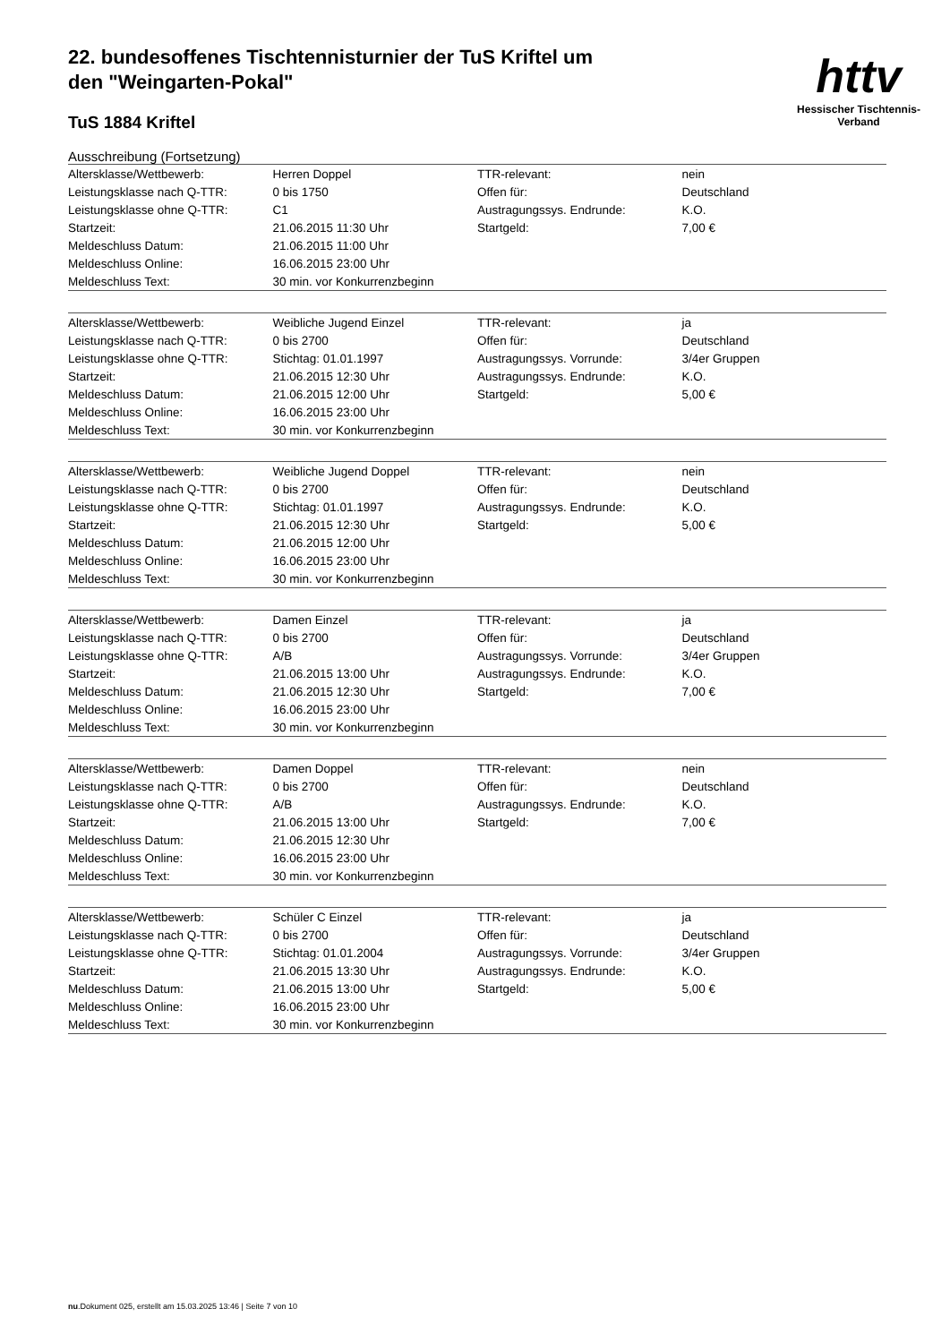httv
Hessischer Tischtennis-Verband
22. bundesoffenes Tischtennisturnier der TuS Kriftel um den "Weingarten-Pokal"
TuS 1884 Kriftel
Ausschreibung (Fortsetzung)
| Altersklasse/Wettbewerb: | Herren Doppel | TTR-relevant: | nein |
| Leistungsklasse nach Q-TTR: | 0 bis 1750 | Offen für: | Deutschland |
| Leistungsklasse ohne Q-TTR: | C1 | Austragungssys. Endrunde: | K.O. |
| Startzeit: | 21.06.2015 11:30 Uhr | Startgeld: | 7,00 € |
| Meldeschluss Datum: | 21.06.2015 11:00 Uhr | | |
| Meldeschluss Online: | 16.06.2015 23:00 Uhr | | |
| Meldeschluss Text: | 30 min. vor Konkurrenzbeginn | | |
| Altersklasse/Wettbewerb: | Weibliche Jugend Einzel | TTR-relevant: | ja |
| Leistungsklasse nach Q-TTR: | 0 bis 2700 | Offen für: | Deutschland |
| Leistungsklasse ohne Q-TTR: | Stichtag: 01.01.1997 | Austragungssys. Vorrunde: | 3/4er Gruppen |
| Startzeit: | 21.06.2015 12:30 Uhr | Austragungssys. Endrunde: | K.O. |
| Meldeschluss Datum: | 21.06.2015 12:00 Uhr | Startgeld: | 5,00 € |
| Meldeschluss Online: | 16.06.2015 23:00 Uhr | | |
| Meldeschluss Text: | 30 min. vor Konkurrenzbeginn | | |
| Altersklasse/Wettbewerb: | Weibliche Jugend Doppel | TTR-relevant: | nein |
| Leistungsklasse nach Q-TTR: | 0 bis 2700 | Offen für: | Deutschland |
| Leistungsklasse ohne Q-TTR: | Stichtag: 01.01.1997 | Austragungssys. Endrunde: | K.O. |
| Startzeit: | 21.06.2015 12:30 Uhr | Startgeld: | 5,00 € |
| Meldeschluss Datum: | 21.06.2015 12:00 Uhr | | |
| Meldeschluss Online: | 16.06.2015 23:00 Uhr | | |
| Meldeschluss Text: | 30 min. vor Konkurrenzbeginn | | |
| Altersklasse/Wettbewerb: | Damen Einzel | TTR-relevant: | ja |
| Leistungsklasse nach Q-TTR: | 0 bis 2700 | Offen für: | Deutschland |
| Leistungsklasse ohne Q-TTR: | A/B | Austragungssys. Vorrunde: | 3/4er Gruppen |
| Startzeit: | 21.06.2015 13:00 Uhr | Austragungssys. Endrunde: | K.O. |
| Meldeschluss Datum: | 21.06.2015 12:30 Uhr | Startgeld: | 7,00 € |
| Meldeschluss Online: | 16.06.2015 23:00 Uhr | | |
| Meldeschluss Text: | 30 min. vor Konkurrenzbeginn | | |
| Altersklasse/Wettbewerb: | Damen Doppel | TTR-relevant: | nein |
| Leistungsklasse nach Q-TTR: | 0 bis 2700 | Offen für: | Deutschland |
| Leistungsklasse ohne Q-TTR: | A/B | Austragungssys. Endrunde: | K.O. |
| Startzeit: | 21.06.2015 13:00 Uhr | Startgeld: | 7,00 € |
| Meldeschluss Datum: | 21.06.2015 12:30 Uhr | | |
| Meldeschluss Online: | 16.06.2015 23:00 Uhr | | |
| Meldeschluss Text: | 30 min. vor Konkurrenzbeginn | | |
| Altersklasse/Wettbewerb: | Schüler C Einzel | TTR-relevant: | ja |
| Leistungsklasse nach Q-TTR: | 0 bis 2700 | Offen für: | Deutschland |
| Leistungsklasse ohne Q-TTR: | Stichtag: 01.01.2004 | Austragungssys. Vorrunde: | 3/4er Gruppen |
| Startzeit: | 21.06.2015 13:30 Uhr | Austragungssys. Endrunde: | K.O. |
| Meldeschluss Datum: | 21.06.2015 13:00 Uhr | Startgeld: | 5,00 € |
| Meldeschluss Online: | 16.06.2015 23:00 Uhr | | |
| Meldeschluss Text: | 30 min. vor Konkurrenzbeginn | | |
nu.Dokument 025, erstellt am 15.03.2025 13:46 | Seite 7 von 10